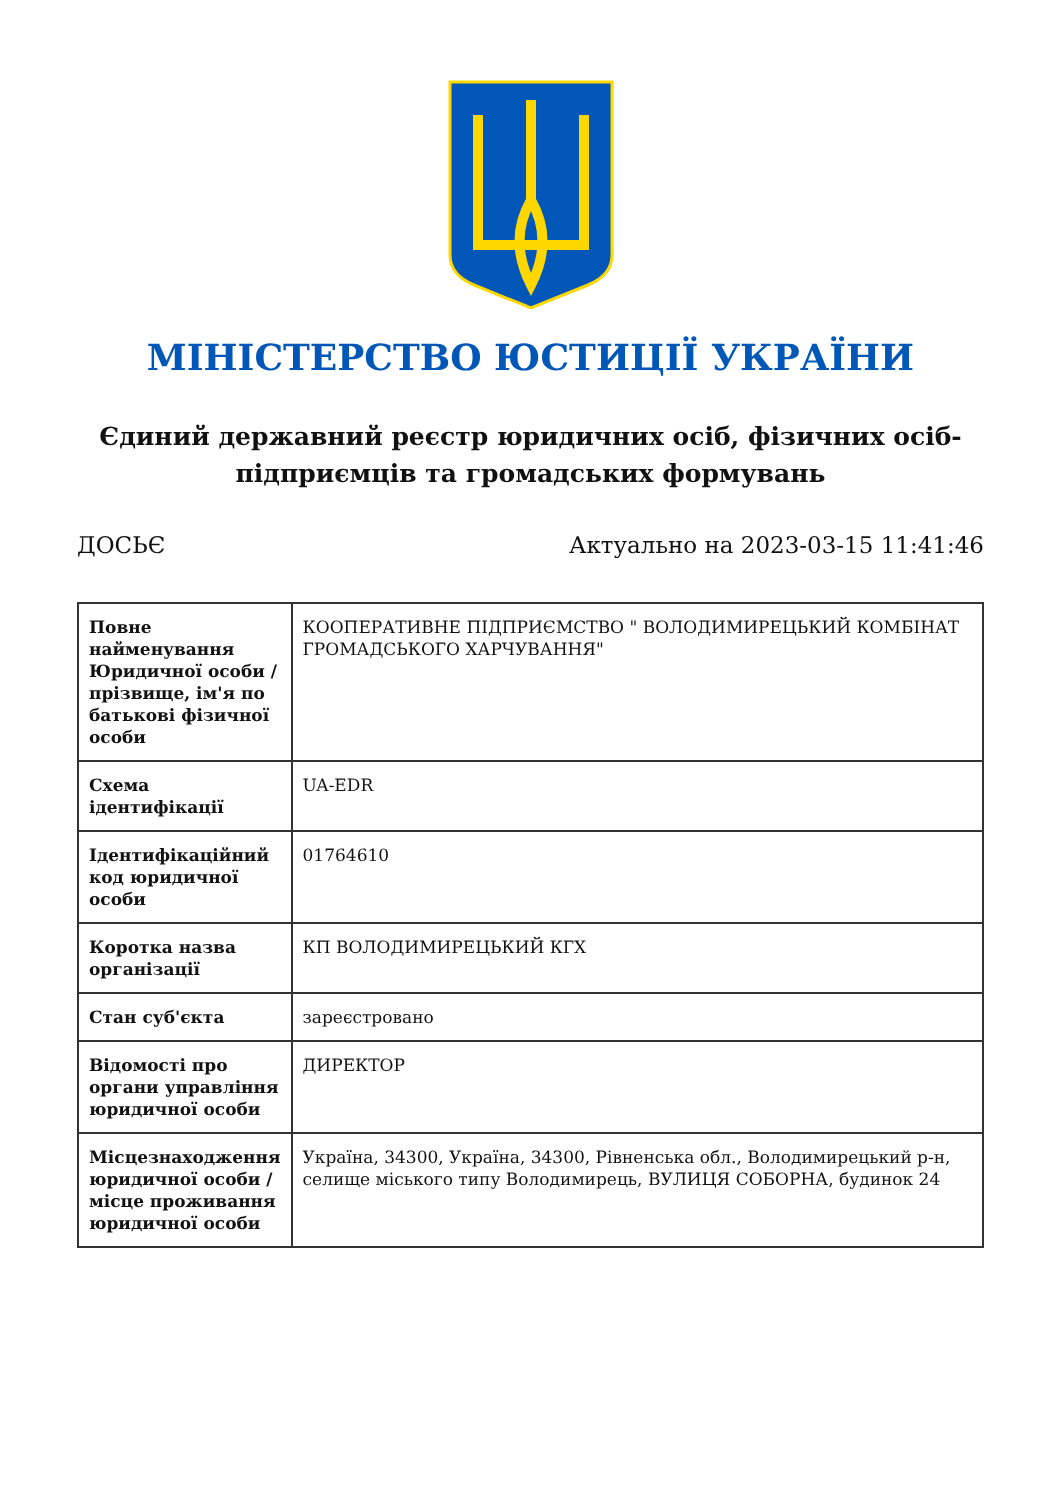МІНІСТЕРСТВО ЮСТИЦІЇ УКРАЇНИ
Єдиний державний реєстр юридичних осіб, фізичних осіб-підприємців та громадських формувань
ДОСЬЄ Актуально на 2023-03-15 11:41:46
| Повне найменування Юридичної особи / прізвище, ім'я по батькові фізичної особи | КООПЕРАТИВНЕ ПІДПРИЄМСТВО " ВОЛОДИМИРЕЦЬКИЙ КОМБІНАТ ГРОМАДСЬКОГО ХАРЧУВАННЯ" |
| Схема ідентифікації | UA-EDR |
| Ідентифікаційний код юридичної особи | 01764610 |
| Коротка назва організації | КП ВОЛОДИМИРЕЦЬКИЙ КГХ |
| Стан суб'єкта | зареєстровано |
| Відомості про органи управління юридичної особи | ДИРЕКТОР |
| Місцезнаходження юридичної особи / місце проживання юридичної особи | Україна, 34300, Україна, 34300, Рівненська обл., Володимирецький р-н, селище міського типу Володимирець, ВУЛИЦЯ СОБОРНА, будинок 24 |